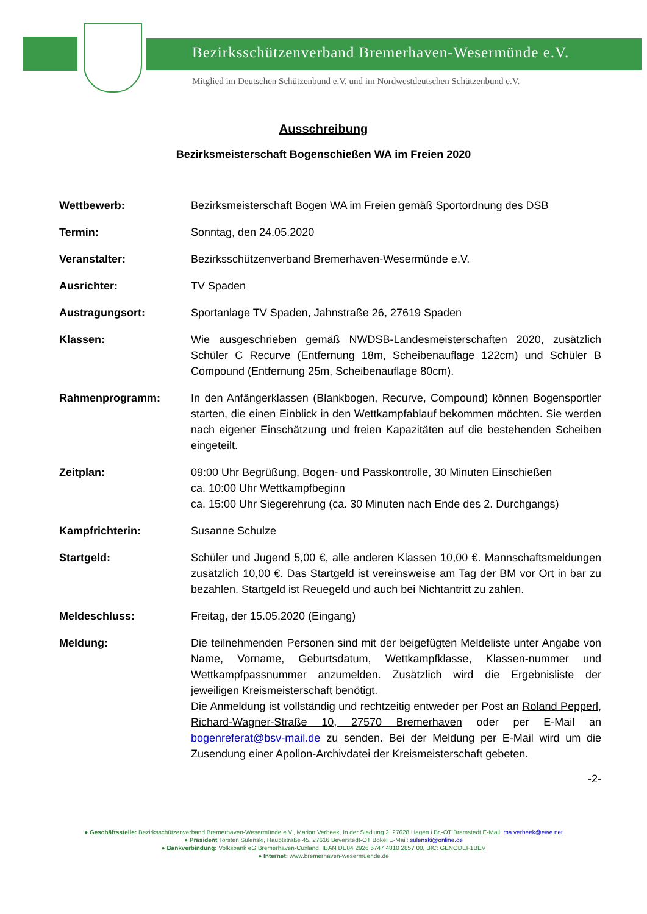Bezirksschützenverband Bremerhaven-Wesermünde e.V.
Mitglied im Deutschen Schützenbund e.V. und im Nordwestdeutschen Schützenbund e.V.
Ausschreibung
Bezirksmeisterschaft Bogenschießen WA im Freien 2020
Wettbewerb: Bezirksmeisterschaft Bogen WA im Freien gemäß Sportordnung des DSB
Termin: Sonntag, den 24.05.2020
Veranstalter: Bezirksschützenverband Bremerhaven-Wesermünde e.V.
Ausrichter: TV Spaden
Austragungsort: Sportanlage TV Spaden, Jahnstraße 26, 27619 Spaden
Klassen: Wie ausgeschrieben gemäß NWDSB-Landesmeisterschaften 2020, zusätzlich Schüler C Recurve (Entfernung 18m, Scheibenauflage 122cm) und Schüler B Compound (Entfernung 25m, Scheibenauflage 80cm).
Rahmenprogramm: In den Anfängerklassen (Blankbogen, Recurve, Compound) können Bogensportler starten, die einen Einblick in den Wettkampfablauf bekommen möchten. Sie werden nach eigener Einschätzung und freien Kapazitäten auf die bestehenden Scheiben eingeteilt.
Zeitplan: 09:00 Uhr Begrüßung, Bogen- und Passkontrolle, 30 Minuten Einschießen
ca. 10:00 Uhr Wettkampfbeginn
ca. 15:00 Uhr Siegerehrung (ca. 30 Minuten nach Ende des 2. Durchgangs)
Kampfrichterin: Susanne Schulze
Startgeld: Schüler und Jugend 5,00 €, alle anderen Klassen 10,00 €. Mannschaftsmeldungen zusätzlich 10,00 €. Das Startgeld ist vereinsweise am Tag der BM vor Ort in bar zu bezahlen. Startgeld ist Reuegeld und auch bei Nichtantritt zu zahlen.
Meldeschluss: Freitag, der 15.05.2020 (Eingang)
Meldung: Die teilnehmenden Personen sind mit der beigefügten Meldeliste unter Angabe von Name, Vorname, Geburtsdatum, Wettkampfklasse, Klassen-nummer und Wettkampfpassnummer anzumelden. Zusätzlich wird die Ergebnisliste der jeweiligen Kreismeisterschaft benötigt.
Die Anmeldung ist vollständig und rechtzeitig entweder per Post an Roland Pepperl, Richard-Wagner-Straße 10, 27570 Bremerhaven oder per E-Mail an bogenreferat@bsv-mail.de zu senden. Bei der Meldung per E-Mail wird um die Zusendung einer Apollon-Archivdatei der Kreismeisterschaft gebeten.
-2-
● Geschäftsstelle: Bezirksschützenverband Bremerhaven-Wesermünde e.V., Marion Verbeek, In der Siedlung 2, 27628 Hagen i.Br,-OT Bramstedt E-Mail: ma.verbeek@ewe.net
● Präsident Torsten Sulenski, Hauptstraße 45, 27616 Beverstedt-OT Bokel E-Mail: sulenski@online.de
● Bankverbindung: Volksbank eG Bremerhaven-Cuxland, IBAN DE84 2926 5747 4810 2857 00, BIC: GENODEF1BEV
● Internet: www.bremerhaven-wesermuende.de